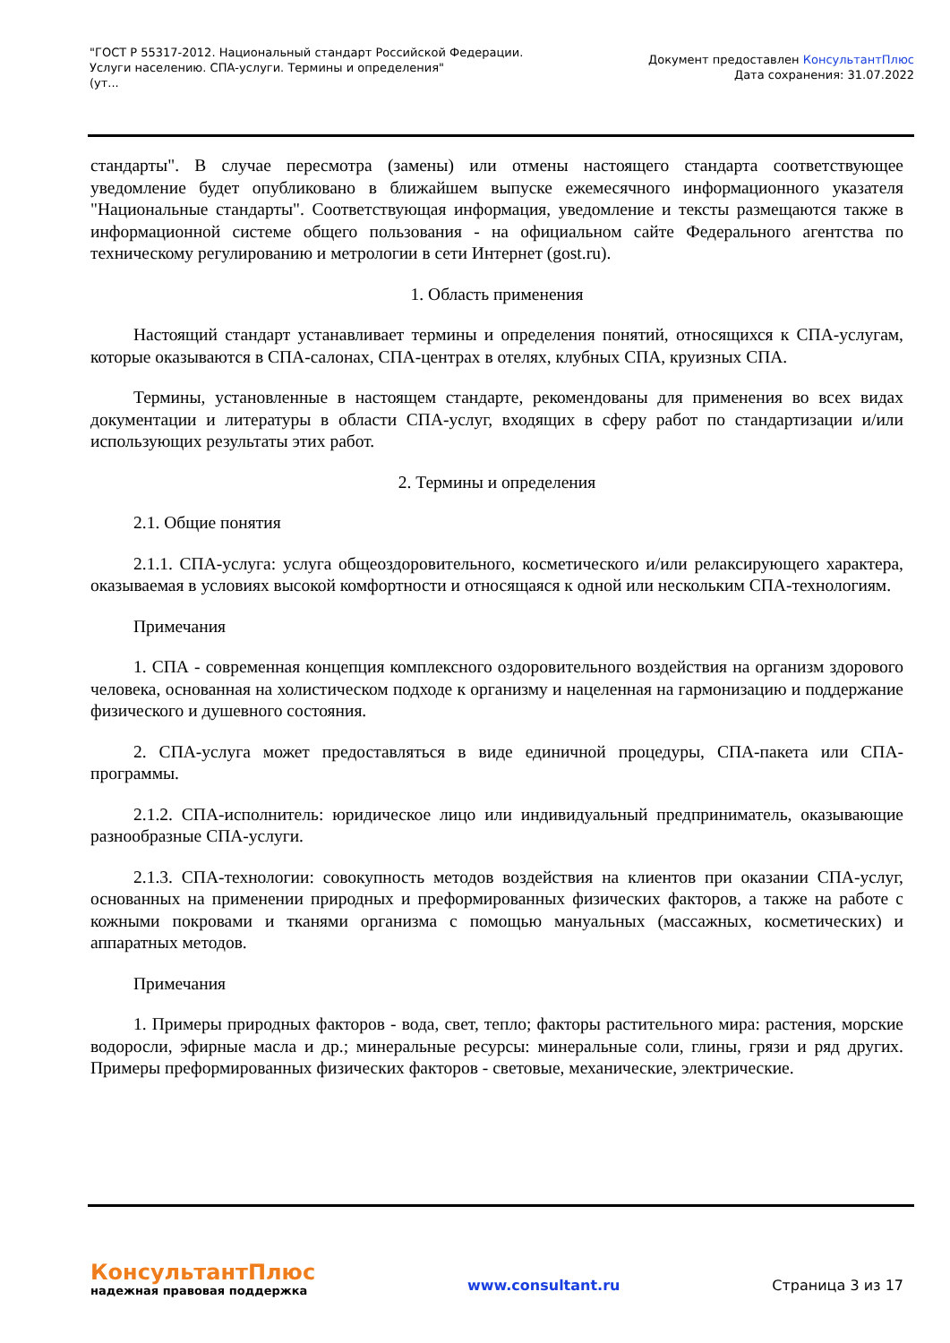"ГОСТ Р 55317-2012. Национальный стандарт Российской Федерации.
Услуги населению. СПА-услуги. Термины и определения"
(ут...
Документ предоставлен КонсультантПлюс
Дата сохранения: 31.07.2022
стандарты". В случае пересмотра (замены) или отмены настоящего стандарта соответствующее уведомление будет опубликовано в ближайшем выпуске ежемесячного информационного указателя "Национальные стандарты". Соответствующая информация, уведомление и тексты размещаются также в информационной системе общего пользования - на официальном сайте Федерального агентства по техническому регулированию и метрологии в сети Интернет (gost.ru).
1. Область применения
Настоящий стандарт устанавливает термины и определения понятий, относящихся к СПА-услугам, которые оказываются в СПА-салонах, СПА-центрах в отелях, клубных СПА, круизных СПА.
Термины, установленные в настоящем стандарте, рекомендованы для применения во всех видах документации и литературы в области СПА-услуг, входящих в сферу работ по стандартизации и/или использующих результаты этих работ.
2. Термины и определения
2.1. Общие понятия
2.1.1. СПА-услуга: услуга общеоздоровительного, косметического и/или релаксирующего характера, оказываемая в условиях высокой комфортности и относящаяся к одной или нескольким СПА-технологиям.
Примечания
1. СПА - современная концепция комплексного оздоровительного воздействия на организм здорового человека, основанная на холистическом подходе к организму и нацеленная на гармонизацию и поддержание физического и душевного состояния.
2. СПА-услуга может предоставляться в виде единичной процедуры, СПА-пакета или СПА-программы.
2.1.2. СПА-исполнитель: юридическое лицо или индивидуальный предприниматель, оказывающие разнообразные СПА-услуги.
2.1.3. СПА-технологии: совокупность методов воздействия на клиентов при оказании СПА-услуг, основанных на применении природных и преформированных физических факторов, а также на работе с кожными покровами и тканями организма с помощью мануальных (массажных, косметических) и аппаратных методов.
Примечания
1. Примеры природных факторов - вода, свет, тепло; факторы растительного мира: растения, морские водоросли, эфирные масла и др.; минеральные ресурсы: минеральные соли, глины, грязи и ряд других. Примеры преформированных физических факторов - световые, механические, электрические.
КонсультантПлюс
надежная правовая поддержка
www.consultant.ru Страница 3 из 17